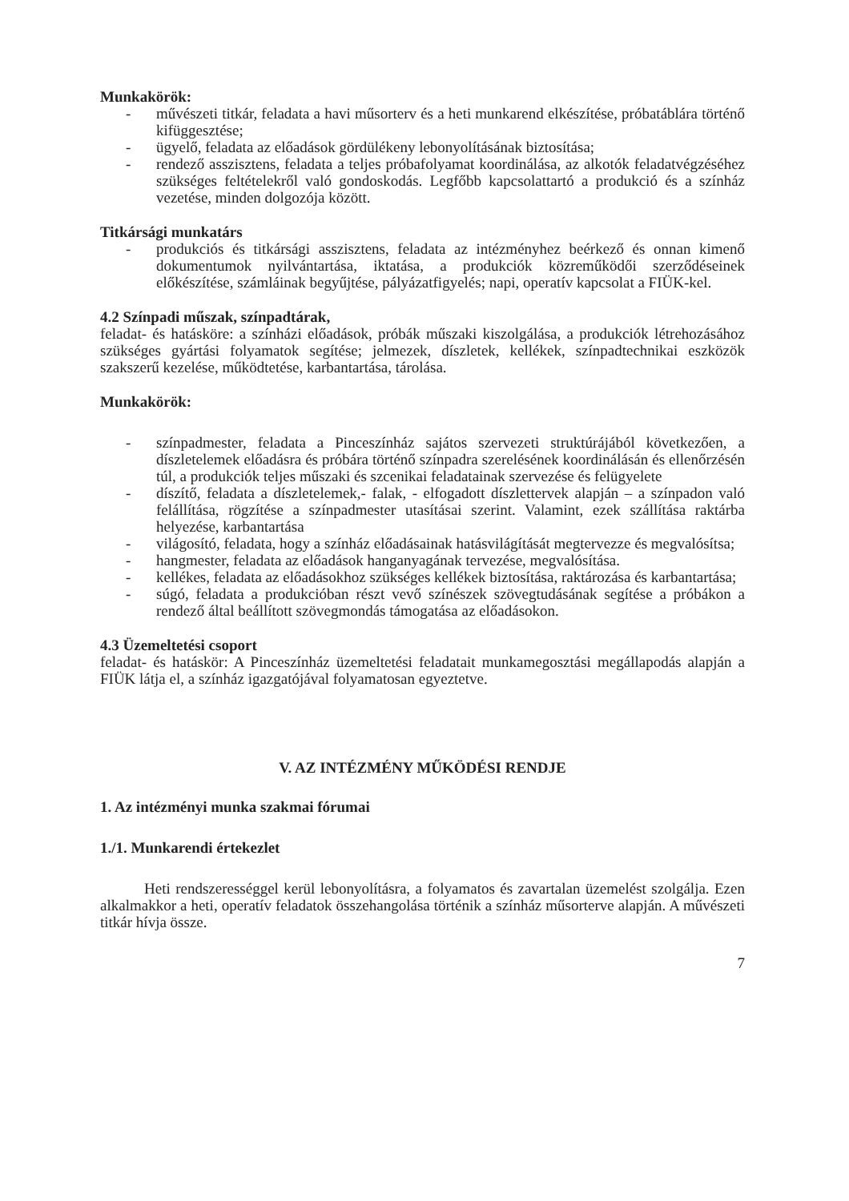Munkakörök:
- művészeti titkár, feladata a havi műsorterv és a heti munkarend elkészítése, próbatáblára történő kifüggesztése;
- ügyelő, feladata az előadások gördülékeny lebonyolításának biztosítása;
- rendező asszisztens, feladata a teljes próbafolyamat koordinálása, az alkotók feladatvégzéséhez szükséges feltételekről való gondoskodás. Legfőbb kapcsolattartó a produkció és a színház vezetése, minden dolgozója között.
Titkársági munkatárs
- produkciós és titkársági asszisztens, feladata az intézményhez beérkező és onnan kimenő dokumentumok nyilvántartása, iktatása, a produkciók közreműködői szerződéseinek előkészítése, számláinak begyűjtése, pályázatfigyelés; napi, operatív kapcsolat a FIÜK-kel.
4.2 Színpadi műszak, színpadtárak,
feladat- és hatásköre: a színházi előadások, próbák műszaki kiszolgálása, a produkciók létrehozásához szükséges gyártási folyamatok segítése; jelmezek, díszletek, kellékek, színpadtechnikai eszközök szakszerű kezelése, működtetése, karbantartása, tárolása.
Munkakörök:
- színpadmester, feladata a Pinceszínház sajátos szervezeti struktúrájából következően, a díszletelemek előadásra és próbára történő színpadra szerelésének koordinálásán és ellenőrzésén túl, a produkciók teljes műszaki és szcenikai feladatainak szervezése és felügyelete
- díszítő, feladata a díszletelemek,- falak, - elfogadott díszlettervek alapján – a színpadon való felállítása, rögzítése a színpadmester utasításai szerint. Valamint, ezek szállítása raktárba helyezése, karbantartása
- világosító, feladata, hogy a színház előadásainak hatásvilágítását megtervezze és megvalósítsa;
- hangmester, feladata az előadások hanganyagának tervezése, megvalósítása.
- kellékes, feladata az előadásokhoz szükséges kellékek biztosítása, raktározása és karbantartása;
- súgó, feladata a produkcióban részt vevő színészek szövegtudásának segítése a próbákon a rendező által beállított szövegmondás támogatása az előadásokon.
4.3 Üzemeltetési csoport
feladat- és hatáskör: A Pinceszínház üzemeltetési feladatait munkamegosztási megállapodás alapján a FIÜK látja el, a színház igazgatójával folyamatosan egyeztetve.
V. AZ INTÉZMÉNY MŰKÖDÉSI RENDJE
1. Az intézményi munka szakmai fórumai
1./1. Munkarendi értekezlet
Heti rendszerességgel kerül lebonyolításra, a folyamatos és zavartalan üzemelést szolgálja. Ezen alkalmakkor a heti, operatív feladatok összehangolása történik a színház műsorterve alapján. A művészeti titkár hívja össze.
7